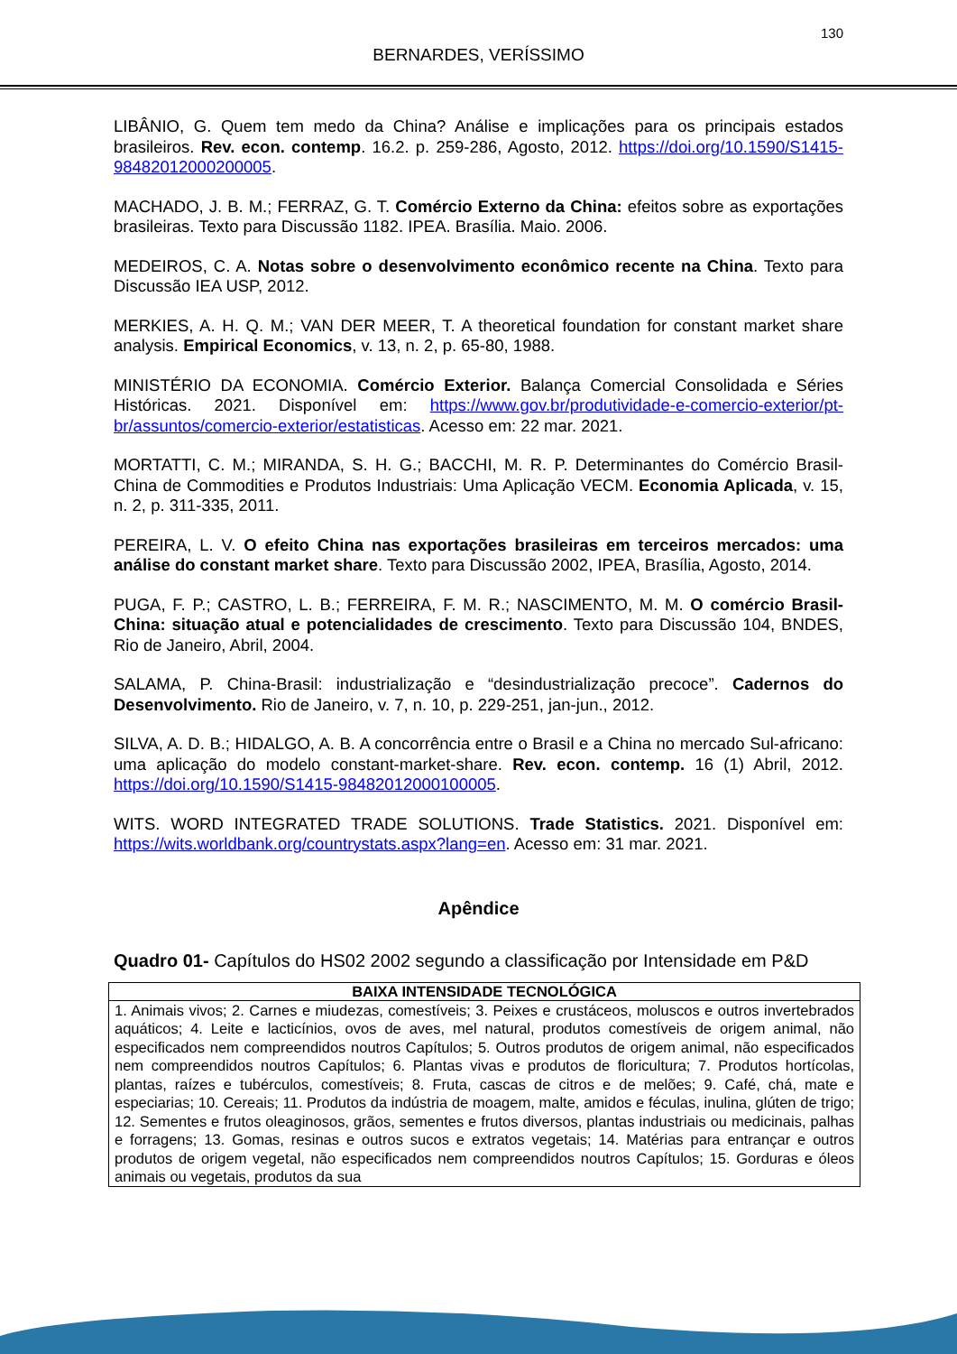130
BERNARDES, VERÍSSIMO
LIBÂNIO, G. Quem tem medo da China? Análise e implicações para os principais estados brasileiros. Rev. econ. contemp. 16.2. p. 259-286, Agosto, 2012. https://doi.org/10.1590/S1415-98482012000200005.
MACHADO, J. B. M.; FERRAZ, G. T. Comércio Externo da China: efeitos sobre as exportações brasileiras. Texto para Discussão 1182. IPEA. Brasília. Maio. 2006.
MEDEIROS, C. A. Notas sobre o desenvolvimento econômico recente na China. Texto para Discussão IEA USP, 2012.
MERKIES, A. H. Q. M.; VAN DER MEER, T. A theoretical foundation for constant market share analysis. Empirical Economics, v. 13, n. 2, p. 65-80, 1988.
MINISTÉRIO DA ECONOMIA. Comércio Exterior. Balança Comercial Consolidada e Séries Históricas. 2021. Disponível em: https://www.gov.br/produtividade-e-comercio-exterior/pt-br/assuntos/comercio-exterior/estatisticas. Acesso em: 22 mar. 2021.
MORTATTI, C. M.; MIRANDA, S. H. G.; BACCHI, M. R. P. Determinantes do Comércio Brasil-China de Commodities e Produtos Industriais: Uma Aplicação VECM. Economia Aplicada, v. 15, n. 2, p. 311-335, 2011.
PEREIRA, L. V. O efeito China nas exportações brasileiras em terceiros mercados: uma análise do constant market share. Texto para Discussão 2002, IPEA, Brasília, Agosto, 2014.
PUGA, F. P.; CASTRO, L. B.; FERREIRA, F. M. R.; NASCIMENTO, M. M. O comércio Brasil-China: situação atual e potencialidades de crescimento. Texto para Discussão 104, BNDES, Rio de Janeiro, Abril, 2004.
SALAMA, P. China-Brasil: industrialização e “desindustrialização precoce”. Cadernos do Desenvolvimento. Rio de Janeiro, v. 7, n. 10, p. 229-251, jan-jun., 2012.
SILVA, A. D. B.; HIDALGO, A. B. A concorrência entre o Brasil e a China no mercado Sul-africano: uma aplicação do modelo constant-market-share. Rev. econ. contemp. 16 (1) Abril, 2012. https://doi.org/10.1590/S1415-98482012000100005.
WITS. WORD INTEGRATED TRADE SOLUTIONS. Trade Statistics. 2021. Disponível em: https://wits.worldbank.org/countrystats.aspx?lang=en. Acesso em: 31 mar. 2021.
Apêndice
Quadro 01- Capítulos do HS02 2002 segundo a classificação por Intensidade em P&D
| BAIXA INTENSIDADE TECNOLÓGICA |
| --- |
| 1. Animais vivos; 2. Carnes e miudezas, comestíveis; 3. Peixes e crustáceos, moluscos e outros invertebrados aquáticos; 4. Leite e lacticínios, ovos de aves, mel natural, produtos comestíveis de origem animal, não especificados nem compreendidos noutros Capítulos; 5. Outros produtos de origem animal, não especificados nem compreendidos noutros Capítulos; 6. Plantas vivas e produtos de floricultura; 7. Produtos hortícolas, plantas, raízes e tubérculos, comestíveis; 8. Fruta, cascas de citros e de melões; 9. Café, chá, mate e especiarias; 10. Cereais; 11. Produtos da indústria de moagem, malte, amidos e féculas, inulina, glúten de trigo; 12. Sementes e frutos oleaginosos, grãos, sementes e frutos diversos, plantas industriais ou medicinais, palhas e forragens; 13. Gomas, resinas e outros sucos e extratos vegetais; 14. Matérias para entrançar e outros produtos de origem vegetal, não especificados nem compreendidos noutros Capítulos; 15. Gorduras e óleos animais ou vegetais, produtos da sua |